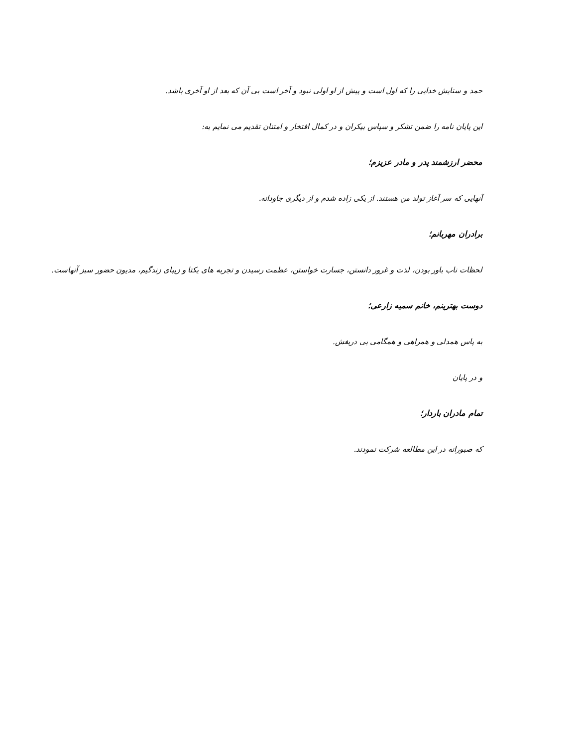حمد و ستایش خدایی را که اول است و پیش از او اولی نبود و آخر است بی آن که بعد از او آخری باشد.
این پایان نامه را ضمن تشکر و سپاس بیکران و در کمال افتخار و امتنان تقدیم می نمایم به:
محضر ارزشمند پدر و مادر عزیزم؛
آنهایی که سر آغاز تولد من هستند. از یکی زاده شدم و از دیگری جاودانه.
برادران مهربانم؛
لحظات ناب باور بودن، لذت و غرور دانستن، جسارت خواستن، عظمت رسیدن و تجربه های یکتا و زیبای زندگیم، مدیون حضور سبز آنهاست.
دوست بهترینم، خانم سمیه زارعی؛
به پاس همدلی و همراهی و همگامی بی دریغش.
و در پایان
تمام مادران باردار؛
که صبورانه در این مطالعه شرکت نمودند.